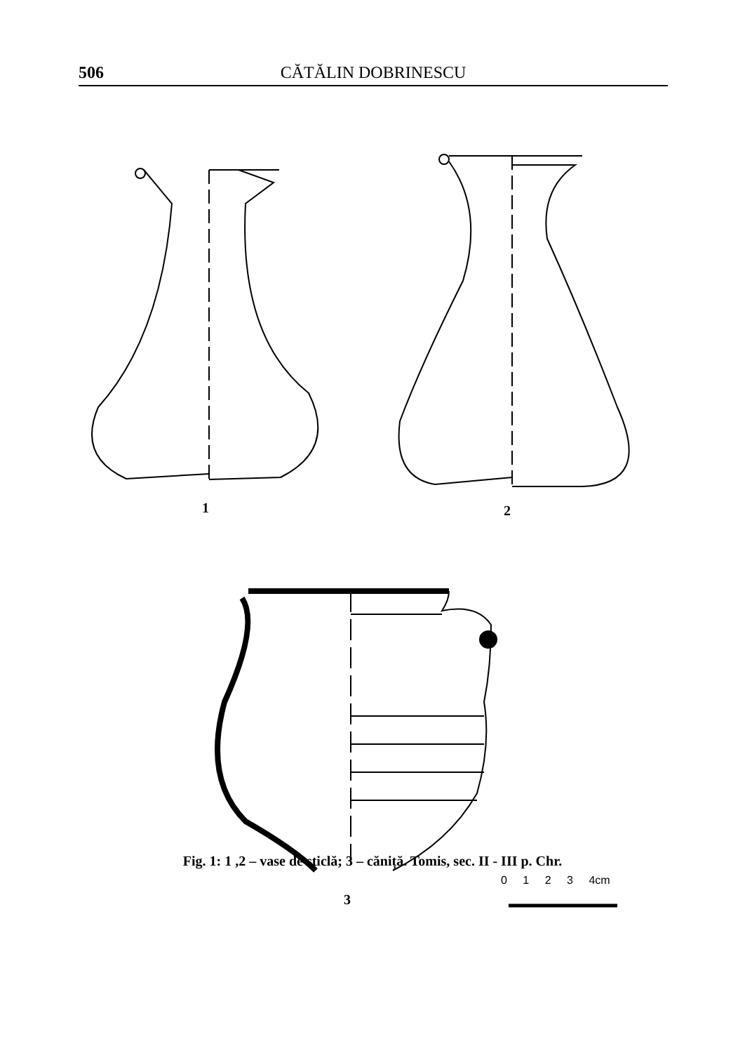506 CĂTĂLIN DOBRINESCU
1 2
3
0 1 2 3 4cm
Fig. 1: 1 ,2 – vase de sticlă; 3 – căniță. Tomis, sec. II - III p. Chr.